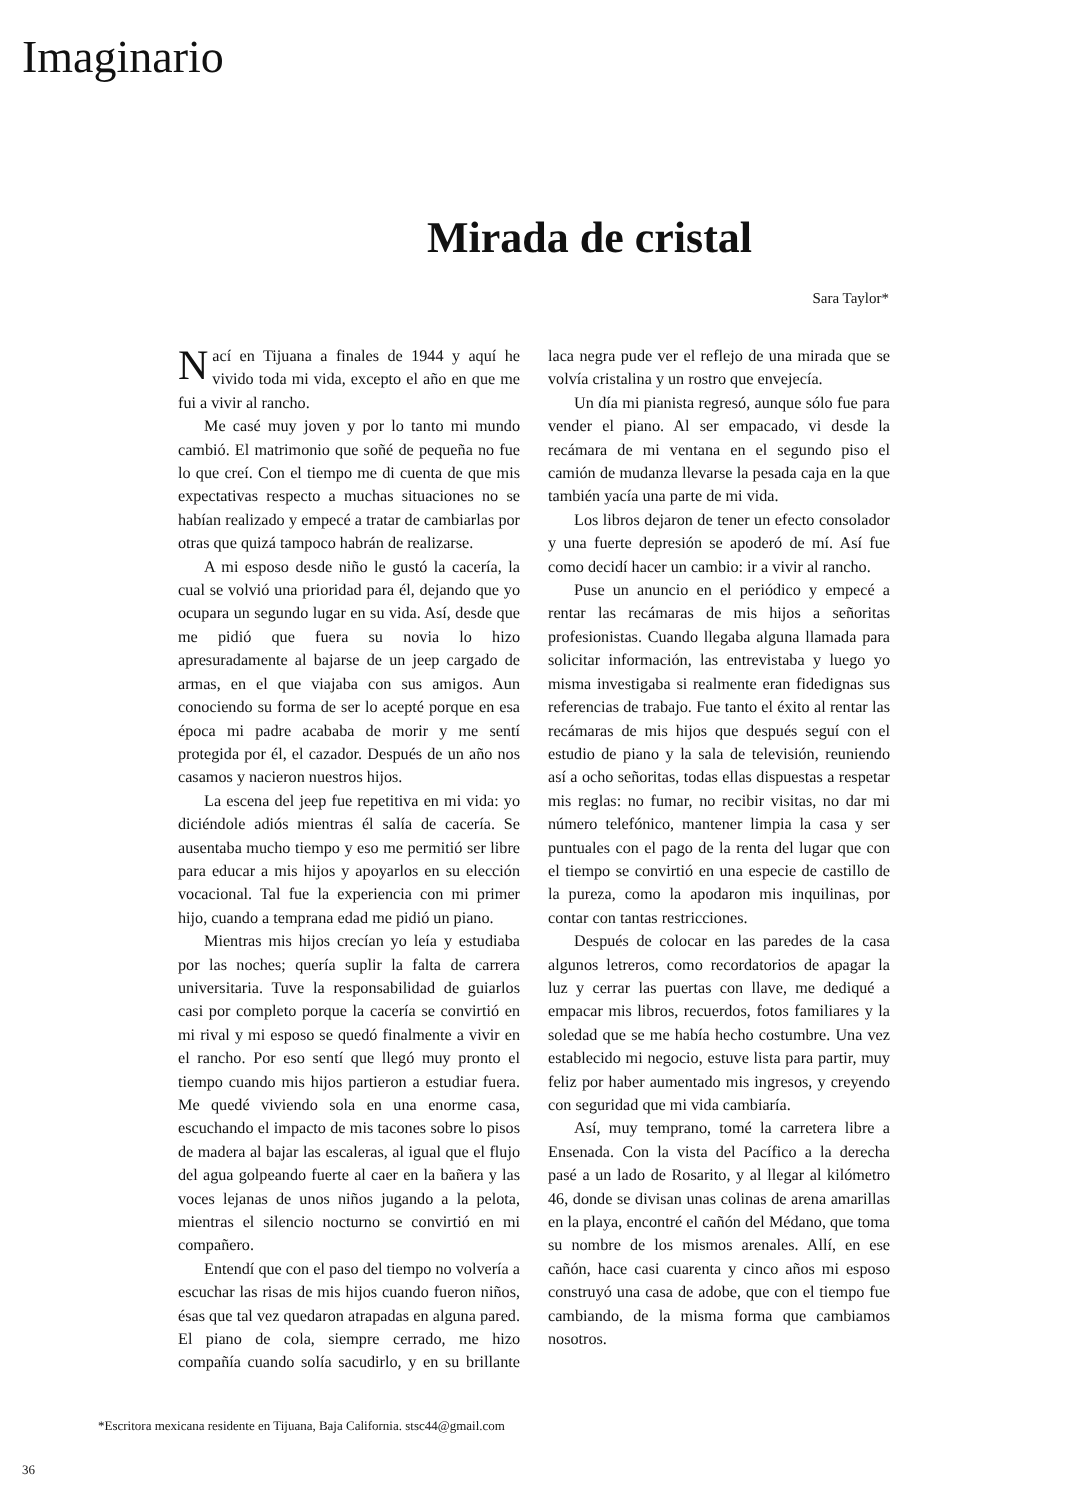Imaginario
Mirada de cristal
Sara Taylor*
Nací en Tijuana a finales de 1944 y aquí he vivido toda mi vida, excepto el año en que me fui a vivir al rancho.
Me casé muy joven y por lo tanto mi mundo cambió. El matrimonio que soñé de pequeña no fue lo que creí. Con el tiempo me di cuenta de que mis expectativas respecto a muchas situaciones no se habían realizado y empecé a tratar de cambiarlas por otras que quizá tampoco habrán de realizarse.
A mi esposo desde niño le gustó la cacería, la cual se volvió una prioridad para él, dejando que yo ocupara un segundo lugar en su vida. Así, desde que me pidió que fuera su novia lo hizo apresuradamente al bajarse de un jeep cargado de armas, en el que viajaba con sus amigos. Aun conociendo su forma de ser lo acepté porque en esa época mi padre acababa de morir y me sentí protegida por él, el cazador. Después de un año nos casamos y nacieron nuestros hijos.
La escena del jeep fue repetitiva en mi vida: yo diciéndole adiós mientras él salía de cacería. Se ausentaba mucho tiempo y eso me permitió ser libre para educar a mis hijos y apoyarlos en su elección vocacional. Tal fue la experiencia con mi primer hijo, cuando a temprana edad me pidió un piano.
Mientras mis hijos crecían yo leía y estudiaba por las noches; quería suplir la falta de carrera universitaria. Tuve la responsabilidad de guiarlos casi por completo porque la cacería se convirtió en mi rival y mi esposo se quedó finalmente a vivir en el rancho. Por eso sentí que llegó muy pronto el tiempo cuando mis hijos partieron a estudiar fuera. Me quedé viviendo sola en una enorme casa, escuchando el impacto de mis tacones sobre lo pisos de madera al bajar las escaleras, al igual que el flujo del agua golpeando fuerte al caer en la bañera y las voces lejanas de unos niños jugando a la pelota, mientras el silencio nocturno se convirtió en mi compañero.
Entendí que con el paso del tiempo no volvería a escuchar las risas de mis hijos cuando fueron niños, ésas que tal vez quedaron atrapadas en alguna pared. El piano de cola, siempre cerrado, me hizo compañía cuando solía sacudirlo, y en su brillante laca negra pude ver el reflejo de una mirada que se volvía cristalina y un rostro que envejecía.
Un día mi pianista regresó, aunque sólo fue para vender el piano. Al ser empacado, vi desde la recámara de mi ventana en el segundo piso el camión de mudanza llevarse la pesada caja en la que también yacía una parte de mi vida.
Los libros dejaron de tener un efecto consolador y una fuerte depresión se apoderó de mí. Así fue como decidí hacer un cambio: ir a vivir al rancho.
Puse un anuncio en el periódico y empecé a rentar las recámaras de mis hijos a señoritas profesionistas. Cuando llegaba alguna llamada para solicitar información, las entrevistaba y luego yo misma investigaba si realmente eran fidedignas sus referencias de trabajo. Fue tanto el éxito al rentar las recámaras de mis hijos que después seguí con el estudio de piano y la sala de televisión, reuniendo así a ocho señoritas, todas ellas dispuestas a respetar mis reglas: no fumar, no recibir visitas, no dar mi número telefónico, mantener limpia la casa y ser puntuales con el pago de la renta del lugar que con el tiempo se convirtió en una especie de castillo de la pureza, como la apodaron mis inquilinas, por contar con tantas restricciones.
Después de colocar en las paredes de la casa algunos letreros, como recordatorios de apagar la luz y cerrar las puertas con llave, me dediqué a empacar mis libros, recuerdos, fotos familiares y la soledad que se me había hecho costumbre. Una vez establecido mi negocio, estuve lista para partir, muy feliz por haber aumentado mis ingresos, y creyendo con seguridad que mi vida cambiaría.
Así, muy temprano, tomé la carretera libre a Ensenada. Con la vista del Pacífico a la derecha pasé a un lado de Rosarito, y al llegar al kilómetro 46, donde se divisan unas colinas de arena amarillas en la playa, encontré el cañón del Médano, que toma su nombre de los mismos arenales. Allí, en ese cañón, hace casi cuarenta y cinco años mi esposo construyó una casa de adobe, que con el tiempo fue cambiando, de la misma forma que cambiamos nosotros.
*Escritora mexicana residente en Tijuana, Baja California. stsc44@gmail.com
36